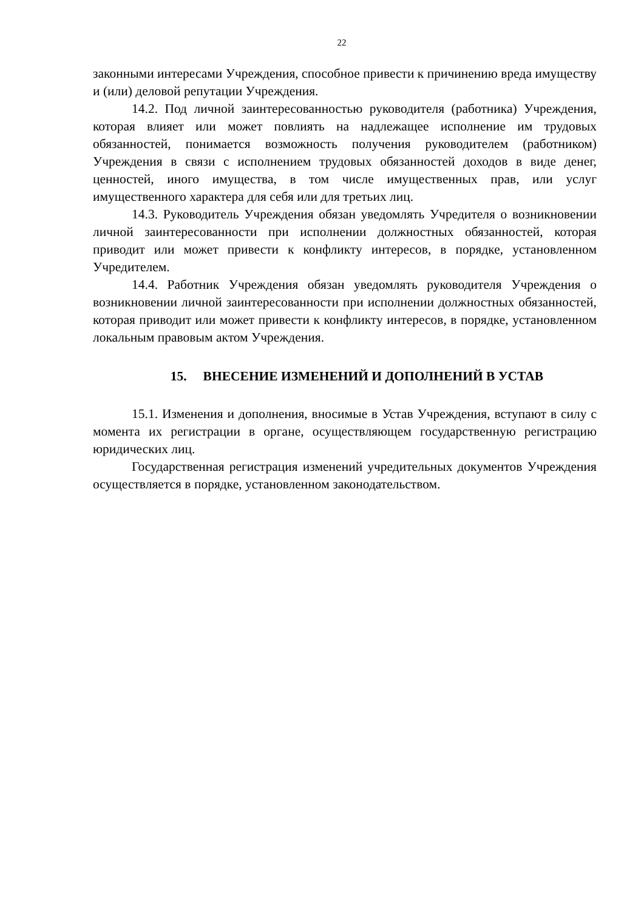22
законными интересами Учреждения, способное привести к причинению вреда имуществу и (или) деловой репутации Учреждения.
14.2. Под личной заинтересованностью руководителя (работника) Учреждения, которая влияет или может повлиять на надлежащее исполнение им трудовых обязанностей, понимается возможность получения руководителем (работником) Учреждения в связи с исполнением трудовых обязанностей доходов в виде денег, ценностей, иного имущества, в том числе имущественных прав, или услуг имущественного характера для себя или для третьих лиц.
14.3. Руководитель Учреждения обязан уведомлять Учредителя о возникновении личной заинтересованности при исполнении должностных обязанностей, которая приводит или может привести к конфликту интересов, в порядке, установленном Учредителем.
14.4. Работник Учреждения обязан уведомлять руководителя Учреждения о возникновении личной заинтересованности при исполнении должностных обязанностей, которая приводит или может привести к конфликту интересов, в порядке, установленном локальным правовым актом Учреждения.
15. ВНЕСЕНИЕ ИЗМЕНЕНИЙ И ДОПОЛНЕНИЙ В УСТАВ
15.1. Изменения и дополнения, вносимые в Устав Учреждения, вступают в силу с момента их регистрации в органе, осуществляющем государственную регистрацию юридических лиц.
Государственная регистрация изменений учредительных документов Учреждения осуществляется в порядке, установленном законодательством.